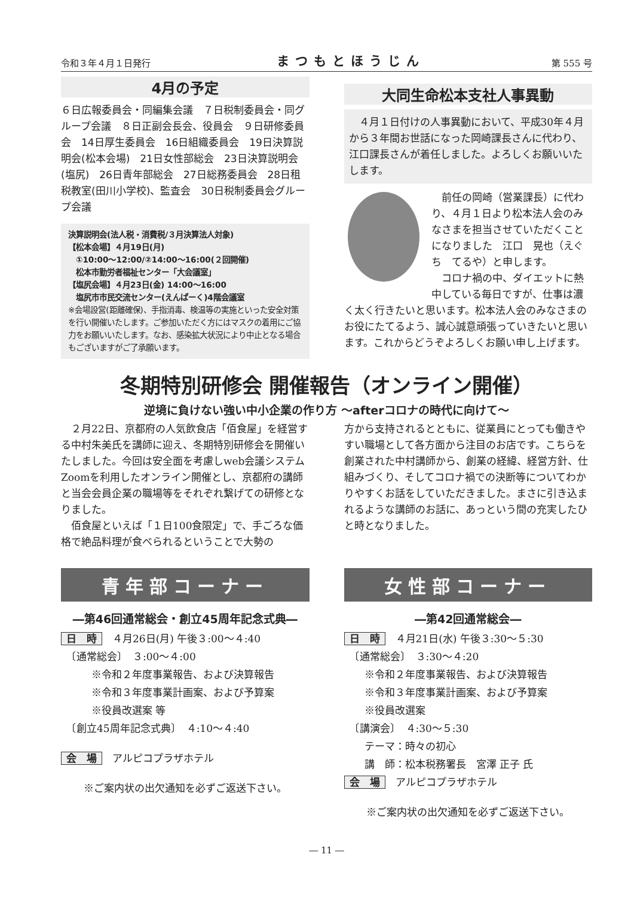令和３年４月１日発行 まつもとほうじん 第 555 号
4月の予定
６日広報委員会・同編集会議　７日税制委員会・同グループ会議　８日正副会長会、役員会　９日研修委員会　14日厚生委員会　16日組織委員会　19日決算説明会(松本会場)　21日女性部総会　23日決算説明会(塩尻)　26日青年部総会　27日総務委員会　28日租税教室(田川小学校)、監査会　30日税制委員会グループ会議
決算説明会(法人税・消費税/３月決算法人対象)
【松本会場】４月19日(月)
　①10:00～12:00/②14:00～16:00(２回開催)
　松本市勤労者福祉センター「大会議室」
【塩尻会場】４月23日(金) 14:00～16:00
　塩尻市市民交流センター(えんぱーく)4階会議室
※会場設営(距離確保)、手指消毒、検温等の実施といった安全対策を行い開催いたします。ご参加いただく方にはマスクの着用にご協力をお願いいたします。なお、感染拡大状況により中止となる場合もございますがご了承願います。
大同生命松本支社人事異動
　４月１日付けの人事異動において、平成30年４月から３年間お世話になった岡崎課長さんに代わり、江口課長さんが着任しました。よろしくお願いいたします。
　前任の岡崎（営業課長）に代わり、４月１日より松本法人会のみなさまを担当させていただくことになりました　江口　晃也（えぐち　てるや）と申します。
　コロナ禍の中、ダイエットに熱中している毎日ですが、仕事は濃く太く行きたいと思います。松本法人会のみなさまのお役にたてるよう、誠心誠意頑張っていきたいと思います。これからどうぞよろしくお願い申し上げます。
冬期特別研修会 開催報告（オンライン開催）
逆境に負けない強い中小企業の作り方 ～afterコロナの時代に向けて～
　２月22日、京都府の人気飲食店「佰食屋」を経営する中村朱美氏を講師に迎え、冬期特別研修会を開催いたしました。今回は安全面を考慮しweb会議システムZoomを利用したオンライン開催とし、京都府の講師と当会会員企業の職場等をそれぞれ繋げての研修となりました。
　佰食屋といえば「１日100食限定」で、手ごろな価格で絶品料理が食べられるということで大勢の
方から支持されるとともに、従業員にとっても働きやすい職場として各方面から注目のお店です。こちらを創業された中村講師から、創業の経緯、経営方針、仕組みづくり、そしてコロナ禍での決断等についてわかりやすくお話をしていただきました。まさに引き込まれるような講師のお話に、あっという間の充実したひと時となりました。
青年部コーナー
―第46回通常総会・創立45周年記念式典―
日　時　４月26日(月) 午後３:00～４:40
　〔通常総会〕　３:00～４:00
　　　※令和２年度事業報告、および決算報告
　　　※令和３年度事業計画案、および予算案
　　　※役員改選案 等
　〔創立45周年記念式典〕　４:10～４:40
会　場　アルピコプラザホテル
※ご案内状の出欠通知を必ずご返送下さい。
女性部コーナー
―第42回通常総会―
日　時　４月21日(水) 午後３:30～５:30
　〔通常総会〕　３:30～４:20
　　※令和２年度事業報告、および決算報告
　　※令和３年度事業計画案、および予算案
　　※役員改選案
　〔講演会〕　４:30～５:30
　　テーマ：時々の初心
　　講　師：松本税務署長　宮澤 正子 氏
会　場　アルピコプラザホテル
※ご案内状の出欠通知を必ずご返送下さい。
― 11 ―